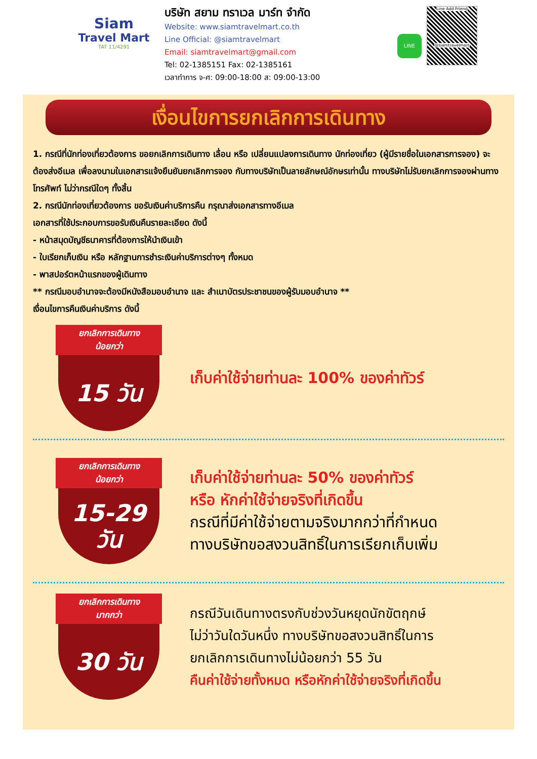Siam
Travel Mart
TAT 11/4291
บริษัท สยาม ทราเวล มาร์ท จำกัด
Website: www.siamtravelmart.co.th
Line Official: @siamtravelmart
Email: siamtravelmart@gmail.com
Tel: 02-1385151 Fax: 02-1385161
เวลาทำการ จ-ศ: 09:00-18:00 ส: 09:00-13:00
LINE
Line Add Friend
@siamtravelmart
เงื่อนไขการยกเลิกการเดินทาง
1. กรณีที่นักท่องเที่ยวต้องการ ขอยกเลิกการเดินทาง เลื่อน หรือ เปลี่ยนแปลงการเดินทาง นักท่องเที่ยว (ผู้มีรายชื่อในเอกสารการจอง) จะต้องส่งอีเมล เพื่อลงนามในเอกสารแจ้งยืนยันยกเลิกการจอง กับทางบริษัทเป็นลายลักษณ์อักษรเท่านั้น ทางบริษัทไม่รับยกเลิกการจองผ่านทางโทรศัพท์ ไม่ว่ากรณีใดๆ ทั้งสิ้น
2. กรณีนักท่องเที่ยวต้องการ ขอรับเงินค่าบริการคืน กรุณาส่งเอกสารทางอีเมล
เอกสารที่ใช้ประกอบการขอรับเงินคืนรายละเอียด ดังนี้
- หน้าสมุดบัญชีธนาคารที่ต้องการให้นำเงินเข้า
- ใบเรียกเก็บเงิน หรือ หลักฐานการชำระเงินค่าบริการต่างๆ ทั้งหมด
- พาสปอร์ตหน้าแรกของผู้เดินทาง
** กรณีมอบอำนาจจะต้องมีหนังสือมอบอำนาจ และ สำเนาบัตรประชาชนของผู้รับมอบอำนาจ **
เงื่อนไขการคืนเงินค่าบริการ ดังนี้
ยกเลิกการเดินทาง
น้อยกว่า
15 วัน
เก็บค่าใช้จ่ายท่านละ 100% ของค่าทัวร์
ยกเลิกการเดินทาง
น้อยกว่า
15-29
วัน
เก็บค่าใช้จ่ายท่านละ 50% ของค่าทัวร์
หรือ หักค่าใช้จ่ายจริงที่เกิดขึ้น
กรณีที่มีค่าใช้จ่ายตามจริงมากกว่าที่กำหนด
ทางบริษัทขอสงวนสิทธิ์ในการเรียกเก็บเพิ่ม
ยกเลิกการเดินทาง
มากกว่า
30 วัน
กรณีวันเดินทางตรงกับช่วงวันหยุดนักขัตฤกษ์
ไม่ว่าวันใดวันหนึ่ง ทางบริษัทขอสงวนสิทธิ์ในการ
ยกเลิกการเดินทางไม่น้อยกว่า 55 วัน
คืนค่าใช้จ่ายทั้งหมด หรือหักค่าใช้จ่ายจริงที่เกิดขึ้น